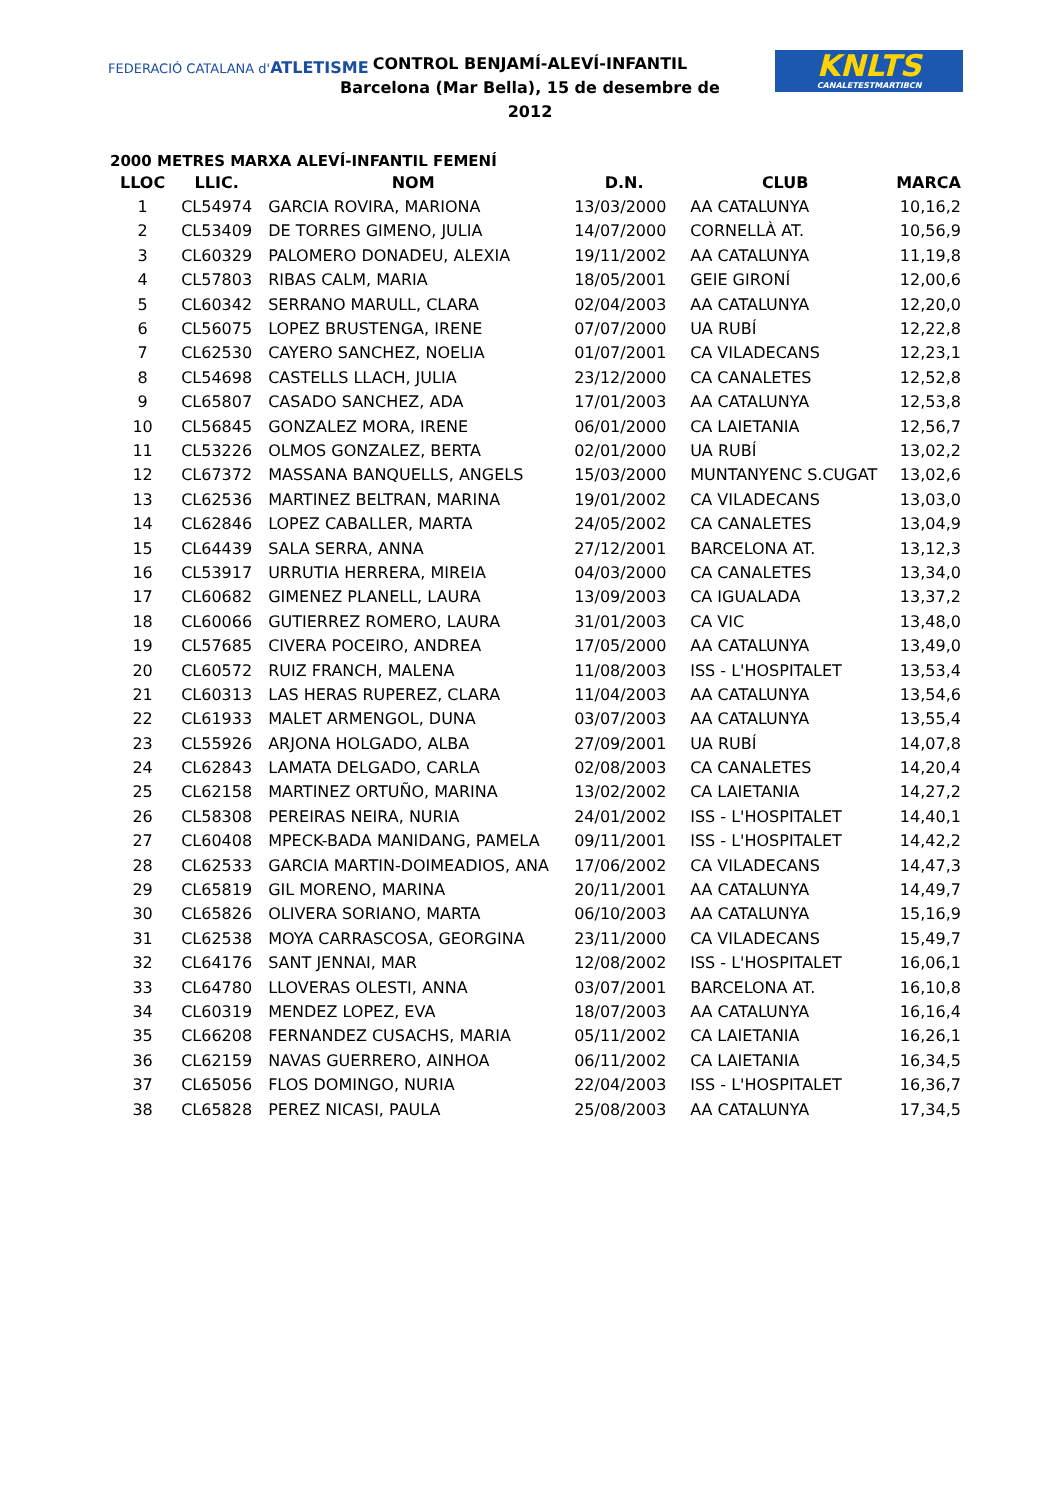FEDERACIÓ CATALANA d'ATLETISME
CONTROL BENJAMÍ-ALEVÍ-INFANTIL
Barcelona (Mar Bella), 15 de desembre de 2012
KNLTS
CANALETESTMARTIBCN
2000 METRES MARXA ALEVÍ-INFANTIL FEMENÍ
| LLOC | LLIC. | NOM | D.N. | CLUB | MARCA |
| --- | --- | --- | --- | --- | --- |
| 1 | CL54974 | GARCIA ROVIRA, MARIONA | 13/03/2000 | AA CATALUNYA | 10,16,2 |
| 2 | CL53409 | DE TORRES GIMENO, JULIA | 14/07/2000 | CORNELLÀ AT. | 10,56,9 |
| 3 | CL60329 | PALOMERO DONADEU, ALEXIA | 19/11/2002 | AA CATALUNYA | 11,19,8 |
| 4 | CL57803 | RIBAS CALM, MARIA | 18/05/2001 | GEIE GIRONÍ | 12,00,6 |
| 5 | CL60342 | SERRANO MARULL, CLARA | 02/04/2003 | AA CATALUNYA | 12,20,0 |
| 6 | CL56075 | LOPEZ BRUSTENGA, IRENE | 07/07/2000 | UA RUBÍ | 12,22,8 |
| 7 | CL62530 | CAYERO SANCHEZ, NOELIA | 01/07/2001 | CA VILADECANS | 12,23,1 |
| 8 | CL54698 | CASTELLS LLACH, JULIA | 23/12/2000 | CA CANALETES | 12,52,8 |
| 9 | CL65807 | CASADO SANCHEZ, ADA | 17/01/2003 | AA CATALUNYA | 12,53,8 |
| 10 | CL56845 | GONZALEZ MORA, IRENE | 06/01/2000 | CA LAIETANIA | 12,56,7 |
| 11 | CL53226 | OLMOS GONZALEZ, BERTA | 02/01/2000 | UA RUBÍ | 13,02,2 |
| 12 | CL67372 | MASSANA BANQUELLS, ANGELS | 15/03/2000 | MUNTANYENC S.CUGAT | 13,02,6 |
| 13 | CL62536 | MARTINEZ BELTRAN, MARINA | 19/01/2002 | CA VILADECANS | 13,03,0 |
| 14 | CL62846 | LOPEZ CABALLER, MARTA | 24/05/2002 | CA CANALETES | 13,04,9 |
| 15 | CL64439 | SALA SERRA, ANNA | 27/12/2001 | BARCELONA AT. | 13,12,3 |
| 16 | CL53917 | URRUTIA HERRERA, MIREIA | 04/03/2000 | CA CANALETES | 13,34,0 |
| 17 | CL60682 | GIMENEZ PLANELL, LAURA | 13/09/2003 | CA IGUALADA | 13,37,2 |
| 18 | CL60066 | GUTIERREZ ROMERO, LAURA | 31/01/2003 | CA VIC | 13,48,0 |
| 19 | CL57685 | CIVERA POCEIRO, ANDREA | 17/05/2000 | AA CATALUNYA | 13,49,0 |
| 20 | CL60572 | RUIZ FRANCH, MALENA | 11/08/2003 | ISS - L'HOSPITALET | 13,53,4 |
| 21 | CL60313 | LAS HERAS RUPEREZ, CLARA | 11/04/2003 | AA CATALUNYA | 13,54,6 |
| 22 | CL61933 | MALET ARMENGOL, DUNA | 03/07/2003 | AA CATALUNYA | 13,55,4 |
| 23 | CL55926 | ARJONA HOLGADO, ALBA | 27/09/2001 | UA RUBÍ | 14,07,8 |
| 24 | CL62843 | LAMATA DELGADO, CARLA | 02/08/2003 | CA CANALETES | 14,20,4 |
| 25 | CL62158 | MARTINEZ ORTUÑO, MARINA | 13/02/2002 | CA LAIETANIA | 14,27,2 |
| 26 | CL58308 | PEREIRAS NEIRA, NURIA | 24/01/2002 | ISS - L'HOSPITALET | 14,40,1 |
| 27 | CL60408 | MPECK-BADA MANIDANG, PAMELA | 09/11/2001 | ISS - L'HOSPITALET | 14,42,2 |
| 28 | CL62533 | GARCIA MARTIN-DOIMEADIOS, ANA | 17/06/2002 | CA VILADECANS | 14,47,3 |
| 29 | CL65819 | GIL MORENO, MARINA | 20/11/2001 | AA CATALUNYA | 14,49,7 |
| 30 | CL65826 | OLIVERA SORIANO, MARTA | 06/10/2003 | AA CATALUNYA | 15,16,9 |
| 31 | CL62538 | MOYA CARRASCOSA, GEORGINA | 23/11/2000 | CA VILADECANS | 15,49,7 |
| 32 | CL64176 | SANT JENNAI, MAR | 12/08/2002 | ISS - L'HOSPITALET | 16,06,1 |
| 33 | CL64780 | LLOVERAS OLESTI, ANNA | 03/07/2001 | BARCELONA AT. | 16,10,8 |
| 34 | CL60319 | MENDEZ LOPEZ, EVA | 18/07/2003 | AA CATALUNYA | 16,16,4 |
| 35 | CL66208 | FERNANDEZ CUSACHS, MARIA | 05/11/2002 | CA LAIETANIA | 16,26,1 |
| 36 | CL62159 | NAVAS GUERRERO, AINHOA | 06/11/2002 | CA LAIETANIA | 16,34,5 |
| 37 | CL65056 | FLOS DOMINGO, NURIA | 22/04/2003 | ISS - L'HOSPITALET | 16,36,7 |
| 38 | CL65828 | PEREZ NICASI, PAULA | 25/08/2003 | AA CATALUNYA | 17,34,5 |